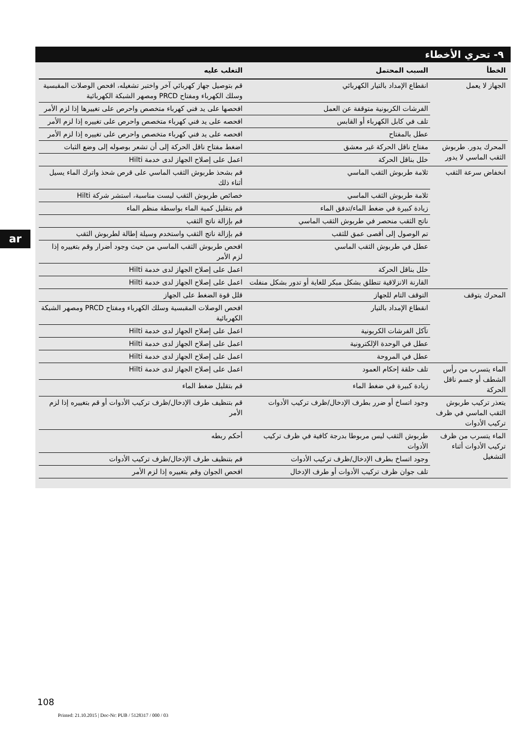ar
٩- تحري الأخطاء
| الخطأ | السبب المحتمل | التغلب عليه |
| --- | --- | --- |
| الجهاز لا يعمل | انقطاع الإمداد بالتيار الكهربائي | قم بتوصيل جهاز كهربائي آخر واختبر تشغيله، افحص الوصلات المقبسية وسلك الكهرباء ومفتاح PRCD ومصهر الشبكة الكهربائية |
| | الفرشات الكربونية متوقفة عن العمل | افحصها على يد فني كهرباء متخصص واحرص على تغييرها إذا لزم الأمر |
| | تلف في كابل الكهرباء أو القابس | افحصه على يد فني كهرباء متخصص واحرص على تغييره إذا لزم الأمر |
| | عطل بالمفتاح | افحصه على يد فني كهرباء متخصص واحرص على تغييره إذا لزم الأمر |
| المحرك يدور. طربوش الثقب الماسي لا يدور | مفتاح ناقل الحركة غير معشق | اضغط مفتاح ناقل الحركة إلى أن تشعر بوصوله إلى وضع الثبات |
| | خلل بناقل الحركة | اعمل على إصلاح الجهاز لدى خدمة Hilti |
| انخفاض سرعة الثقب | ثلامة طربوش الثقب الماسي | قم بشحذ طربوش الثقب الماسي على قرص شحذ واترك الماء يسيل أثناء ذلك |
| | ثلامة طربوش الثقب الماسي | خصائص طربوش الثقب ليست مناسبة، استشر شركة Hilti |
| | زيادة كبيرة في ضغط الماء/تدفق الماء | قم بتقليل كمية الماء بواسطة منظم الماء |
| | ناتج الثقب منحصر في طربوش الثقب الماسي | قم بإزالة ناتج الثقب |
| | تم الوصول إلى أقصى عمق للثقب | قم بإزالة ناتج الثقب واستخدم وسيلة إطالة لطربوش الثقب |
| | عطل في طربوش الثقب الماسي | افحص طربوش الثقب الماسي من حيث وجود أضرار وقم بتغييره إذا لزم الأمر |
| | خلل بناقل الحركة | اعمل على إصلاح الجهاز لدى خدمة Hilti |
| | القارنة الانزلاقية تنطلق بشكل مبكر للغاية أو تدور بشكل منفلت | اعمل على إصلاح الجهاز لدى خدمة Hilti |
| المحرك يتوقف | التوقف التام للجهاز | قلل قوة الضغط على الجهاز |
| | انقطاع الإمداد بالتيار | افحص الوصلات المقبسية وسلك الكهرباء ومفتاح PRCD ومصهر الشبكة الكهربائية |
| | تآكل الفرشات الكربونية | اعمل على إصلاح الجهاز لدى خدمة Hilti |
| | عطل في الوحدة الإلكترونية | اعمل على إصلاح الجهاز لدى خدمة Hilti |
| | عطل في المروحة | اعمل على إصلاح الجهاز لدى خدمة Hilti |
| الماء يتسرب من رأس الشطف أو جسم ناقل الحركة | تلف حلقة إحكام العمود | اعمل على إصلاح الجهاز لدى خدمة Hilti |
| | زيادة كبيرة في ضغط الماء | قم بتقليل ضغط الماء |
| يتعذر تركيب طربوش الثقب الماسي في ظرف تركيب الأدوات | وجود اتساخ أو ضرر بطرف الإدخال/ظرف تركيب الأدوات | قم بتنظيف طرف الإدخال/ظرف تركيب الأدوات أو قم بتغييره إذا لزم الأمر |
| الماء يتسرب من ظرف تركيب الأدوات أثناء التشغيل | طربوش الثقب ليس مربوطا بدرجة كافية في ظرف تركيب الأدوات | أحكم ربطه |
| | وجود اتساخ بطرف الإدخال/ظرف تركيب الأدوات | قم بتنظيف طرف الإدخال/ظرف تركيب الأدوات |
| | تلف جوان ظرف تركيب الأدوات أو طرف الإدخال | افحص الجوان وقم بتغييره إذا لزم الأمر |
108
Printed: 21.10.2015 | Doc-Nr: PUB / 5128317 / 000 / 03